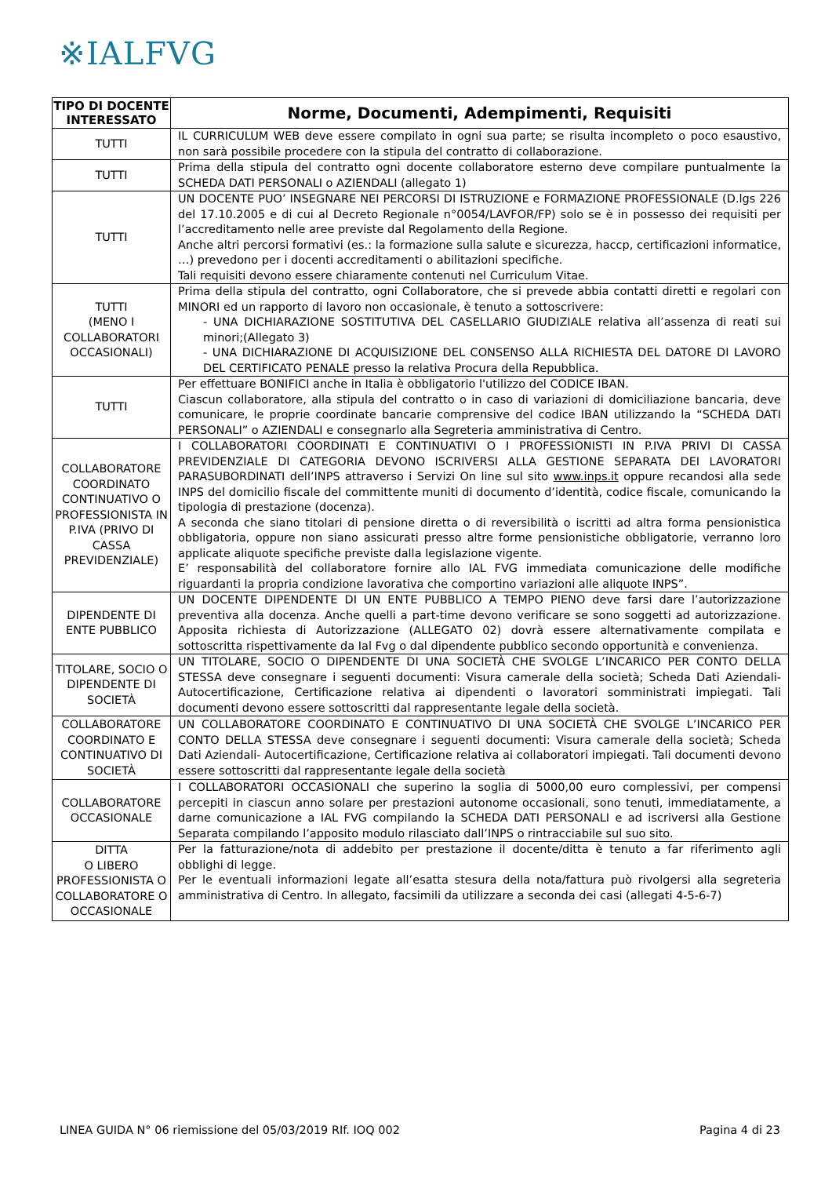※IALFVG
| TIPO DI DOCENTE INTERESSATO | Norme, Documenti, Adempimenti, Requisiti |
| --- | --- |
| TUTTI | IL CURRICULUM WEB deve essere compilato in ogni sua parte; se risulta incompleto o poco esaustivo, non sarà possibile procedere con la stipula del contratto di collaborazione. |
| TUTTI | Prima della stipula del contratto ogni docente collaboratore esterno deve compilare puntualmente la SCHEDA DATI PERSONALI o AZIENDALI (allegato 1) |
| TUTTI | UN DOCENTE PUO’ INSEGNARE NEI PERCORSI DI ISTRUZIONE e FORMAZIONE PROFESSIONALE (D.lgs 226 del 17.10.2005 e di cui al Decreto Regionale n°0054/LAVFOR/FP) solo se è in possesso dei requisiti per l’accreditamento nelle aree previste dal Regolamento della Regione. Anche altri percorsi formativi (es.: la formazione sulla salute e sicurezza, haccp, certificazioni informatice, …) prevedono per i docenti accreditamenti o abilitazioni specifiche. Tali requisiti devono essere chiaramente contenuti nel Curriculum Vitae. |
| TUTTI (MENO I COLLABORATORI OCCASIONALI) | Prima della stipula del contratto, ogni Collaboratore, che si prevede abbia contatti diretti e regolari con MINORI ed un rapporto di lavoro non occasionale, è tenuto a sottoscrivere: - UNA DICHIARAZIONE SOSTITUTIVA DEL CASELLARIO GIUDIZIALE relativa all’assenza di reati sui minori;(Allegato 3) - UNA DICHIARAZIONE DI ACQUISIZIONE DEL CONSENSO ALLA RICHIESTA DEL DATORE DI LAVORO DEL CERTIFICATO PENALE presso la relativa Procura della Repubblica. |
| TUTTI | Per effettuare BONIFICI anche in Italia è obbligatorio l'utilizzo del CODICE IBAN. Ciascun collaboratore, alla stipula del contratto o in caso di variazioni di domiciliazione bancaria, deve comunicare, le proprie coordinate bancarie comprensive del codice IBAN utilizzando la “SCHEDA DATI PERSONALI” o AZIENDALI e consegnarlo alla Segreteria amministrativa di Centro. |
| COLLABORATORE COORDINATO CONTINUATIVO O PROFESSIONISTA IN P.IVA (PRIVO DI CASSA PREVIDENZIALE) | I COLLABORATORI COORDINATI E CONTINUATIVI O I PROFESSIONISTI IN P.IVA PRIVI DI CASSA PREVIDENZIALE DI CATEGORIA DEVONO ISCRIVERSI ALLA GESTIONE SEPARATA DEI LAVORATORI PARASUBORDINATI dell’INPS attraverso i Servizi On line sul sito www.inps.it oppure recandosi alla sede INPS del domicilio fiscale del committente muniti di documento d’identità, codice fiscale, comunicando la tipologia di prestazione (docenza). A seconda che siano titolari di pensione diretta o di reversibilità o iscritti ad altra forma pensionistica obbligatoria, oppure non siano assicurati presso altre forme pensionistiche obbligatorie, verranno loro applicate aliquote specifiche previste dalla legislazione vigente. E’ responsabilità del collaboratore fornire allo IAL FVG immediata comunicazione delle modifiche riguardanti la propria condizione lavorativa che comportino variazioni alle aliquote INPS”. |
| DIPENDENTE DI ENTE PUBBLICO | UN DOCENTE DIPENDENTE DI UN ENTE PUBBLICO A TEMPO PIENO deve farsi dare l’autorizzazione preventiva alla docenza. Anche quelli a part-time devono verificare se sono soggetti ad autorizzazione. Apposita richiesta di Autorizzazione (ALLEGATO 02) dovrà essere alternativamente compilata e sottoscritta rispettivamente da Ial Fvg o dal dipendente pubblico secondo opportunità e convenienza. |
| TITOLARE, SOCIO O DIPENDENTE DI SOCIETÀ | UN TITOLARE, SOCIO O DIPENDENTE DI UNA SOCIETÀ CHE SVOLGE L’INCARICO PER CONTO DELLA STESSA deve consegnare i seguenti documenti: Visura camerale della società; Scheda Dati Aziendali-Autocertificazione, Certificazione relativa ai dipendenti o lavoratori somministrati impiegati. Tali documenti devono essere sottoscritti dal rappresentante legale della società. |
| COLLABORATORE COORDINATO E CONTINUATIVO DI SOCIETÀ | UN COLLABORATORE COORDINATO E CONTINUATIVO DI UNA SOCIETÀ CHE SVOLGE L’INCARICO PER CONTO DELLA STESSA deve consegnare i seguenti documenti: Visura camerale della società; Scheda Dati Aziendali- Autocertificazione, Certificazione relativa ai collaboratori impiegati. Tali documenti devono essere sottoscritti dal rappresentante legale della società |
| COLLABORATORE OCCASIONALE | I COLLABORATORI OCCASIONALI che superino la soglia di 5000,00 euro complessivi, per compensi percepiti in ciascun anno solare per prestazioni autonome occasionali, sono tenuti, immediatamente, a darne comunicazione a IAL FVG compilando la SCHEDA DATI PERSONALI e ad iscriversi alla Gestione Separata compilando l’apposito modulo rilasciato dall’INPS o rintracciabile sul suo sito. |
| DITTA O LIBERO PROFESSIONISTA O COLLABORATORE O OCCASIONALE | Per la fatturazione/nota di addebito per prestazione il docente/ditta è tenuto a far riferimento agli obblighi di legge. Per le eventuali informazioni legate all’esatta stesura della nota/fattura può rivolgersi alla segreteria amministrativa di Centro. In allegato, facsimili da utilizzare a seconda dei casi (allegati 4-5-6-7) |
LINEA GUIDA N° 06 riemissione del 05/03/2019 RIf. IOQ 002 Pagina 4 di 23